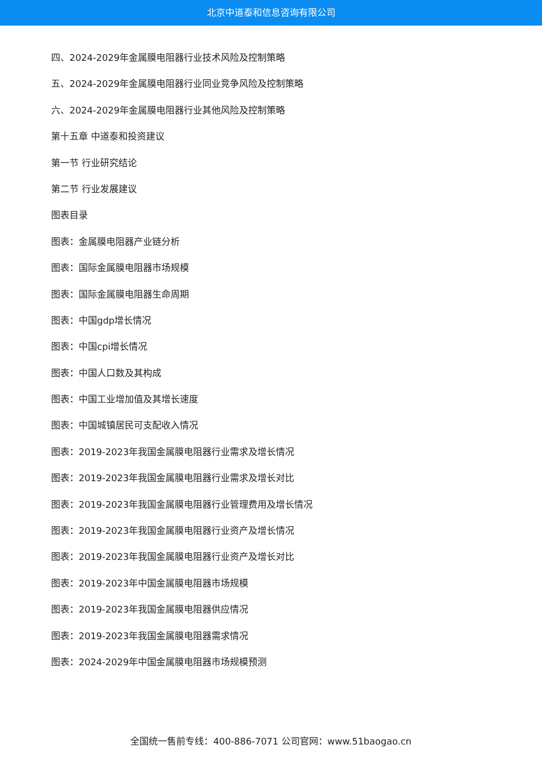北京中道泰和信息咨询有限公司
四、2024-2029年金属膜电阻器行业技术风险及控制策略
五、2024-2029年金属膜电阻器行业同业竞争风险及控制策略
六、2024-2029年金属膜电阻器行业其他风险及控制策略
第十五章 中道泰和投资建议
第一节 行业研究结论
第二节 行业发展建议
图表目录
图表：金属膜电阻器产业链分析
图表：国际金属膜电阻器市场规模
图表：国际金属膜电阻器生命周期
图表：中国gdp增长情况
图表：中国cpi增长情况
图表：中国人口数及其构成
图表：中国工业增加值及其增长速度
图表：中国城镇居民可支配收入情况
图表：2019-2023年我国金属膜电阻器行业需求及增长情况
图表：2019-2023年我国金属膜电阻器行业需求及增长对比
图表：2019-2023年我国金属膜电阻器行业管理费用及增长情况
图表：2019-2023年我国金属膜电阻器行业资产及增长情况
图表：2019-2023年我国金属膜电阻器行业资产及增长对比
图表：2019-2023年中国金属膜电阻器市场规模
图表：2019-2023年我国金属膜电阻器供应情况
图表：2019-2023年我国金属膜电阻器需求情况
图表：2024-2029年中国金属膜电阻器市场规模预测
全国统一售前专线：400-886-7071 公司官网：www.51baogao.cn